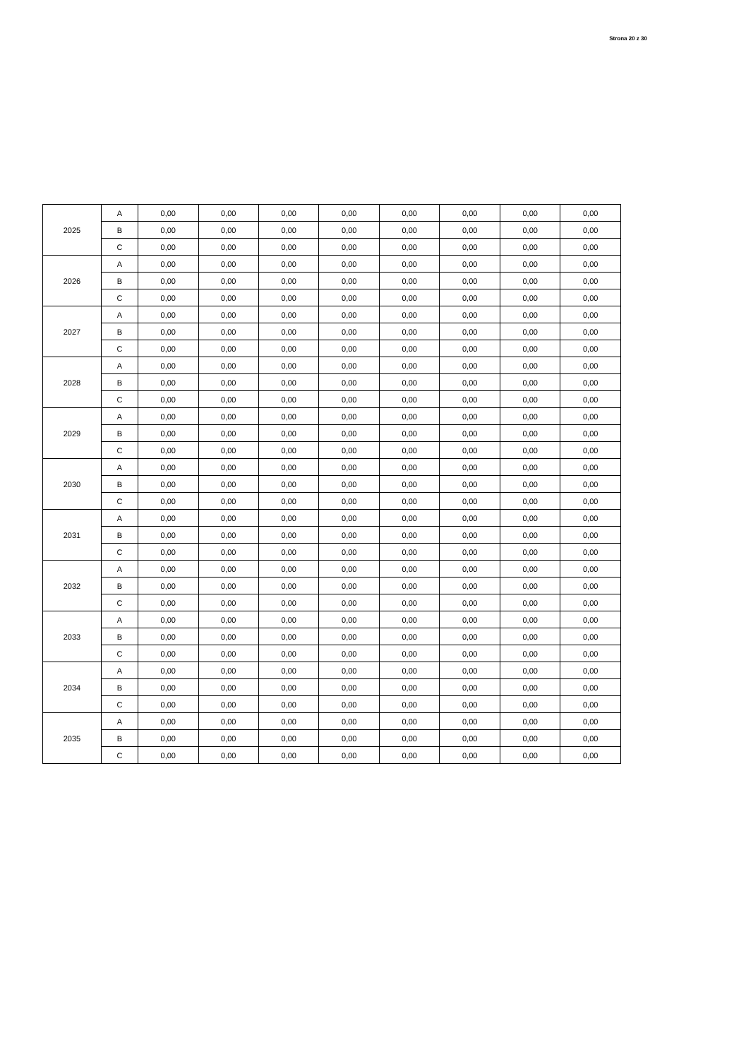Strona 20 z 30
| 2025 | A | 0,00 | 0,00 | 0,00 | 0,00 | 0,00 | 0,00 | 0,00 | 0,00 |
| | B | 0,00 | 0,00 | 0,00 | 0,00 | 0,00 | 0,00 | 0,00 | 0,00 |
| | C | 0,00 | 0,00 | 0,00 | 0,00 | 0,00 | 0,00 | 0,00 | 0,00 |
| 2026 | A | 0,00 | 0,00 | 0,00 | 0,00 | 0,00 | 0,00 | 0,00 | 0,00 |
| | B | 0,00 | 0,00 | 0,00 | 0,00 | 0,00 | 0,00 | 0,00 | 0,00 |
| | C | 0,00 | 0,00 | 0,00 | 0,00 | 0,00 | 0,00 | 0,00 | 0,00 |
| 2027 | A | 0,00 | 0,00 | 0,00 | 0,00 | 0,00 | 0,00 | 0,00 | 0,00 |
| | B | 0,00 | 0,00 | 0,00 | 0,00 | 0,00 | 0,00 | 0,00 | 0,00 |
| | C | 0,00 | 0,00 | 0,00 | 0,00 | 0,00 | 0,00 | 0,00 | 0,00 |
| 2028 | A | 0,00 | 0,00 | 0,00 | 0,00 | 0,00 | 0,00 | 0,00 | 0,00 |
| | B | 0,00 | 0,00 | 0,00 | 0,00 | 0,00 | 0,00 | 0,00 | 0,00 |
| | C | 0,00 | 0,00 | 0,00 | 0,00 | 0,00 | 0,00 | 0,00 | 0,00 |
| 2029 | A | 0,00 | 0,00 | 0,00 | 0,00 | 0,00 | 0,00 | 0,00 | 0,00 |
| | B | 0,00 | 0,00 | 0,00 | 0,00 | 0,00 | 0,00 | 0,00 | 0,00 |
| | C | 0,00 | 0,00 | 0,00 | 0,00 | 0,00 | 0,00 | 0,00 | 0,00 |
| 2030 | A | 0,00 | 0,00 | 0,00 | 0,00 | 0,00 | 0,00 | 0,00 | 0,00 |
| | B | 0,00 | 0,00 | 0,00 | 0,00 | 0,00 | 0,00 | 0,00 | 0,00 |
| | C | 0,00 | 0,00 | 0,00 | 0,00 | 0,00 | 0,00 | 0,00 | 0,00 |
| 2031 | A | 0,00 | 0,00 | 0,00 | 0,00 | 0,00 | 0,00 | 0,00 | 0,00 |
| | B | 0,00 | 0,00 | 0,00 | 0,00 | 0,00 | 0,00 | 0,00 | 0,00 |
| | C | 0,00 | 0,00 | 0,00 | 0,00 | 0,00 | 0,00 | 0,00 | 0,00 |
| 2032 | A | 0,00 | 0,00 | 0,00 | 0,00 | 0,00 | 0,00 | 0,00 | 0,00 |
| | B | 0,00 | 0,00 | 0,00 | 0,00 | 0,00 | 0,00 | 0,00 | 0,00 |
| | C | 0,00 | 0,00 | 0,00 | 0,00 | 0,00 | 0,00 | 0,00 | 0,00 |
| 2033 | A | 0,00 | 0,00 | 0,00 | 0,00 | 0,00 | 0,00 | 0,00 | 0,00 |
| | B | 0,00 | 0,00 | 0,00 | 0,00 | 0,00 | 0,00 | 0,00 | 0,00 |
| | C | 0,00 | 0,00 | 0,00 | 0,00 | 0,00 | 0,00 | 0,00 | 0,00 |
| 2034 | A | 0,00 | 0,00 | 0,00 | 0,00 | 0,00 | 0,00 | 0,00 | 0,00 |
| | B | 0,00 | 0,00 | 0,00 | 0,00 | 0,00 | 0,00 | 0,00 | 0,00 |
| | C | 0,00 | 0,00 | 0,00 | 0,00 | 0,00 | 0,00 | 0,00 | 0,00 |
| 2035 | A | 0,00 | 0,00 | 0,00 | 0,00 | 0,00 | 0,00 | 0,00 | 0,00 |
| | B | 0,00 | 0,00 | 0,00 | 0,00 | 0,00 | 0,00 | 0,00 | 0,00 |
| | C | 0,00 | 0,00 | 0,00 | 0,00 | 0,00 | 0,00 | 0,00 | 0,00 |